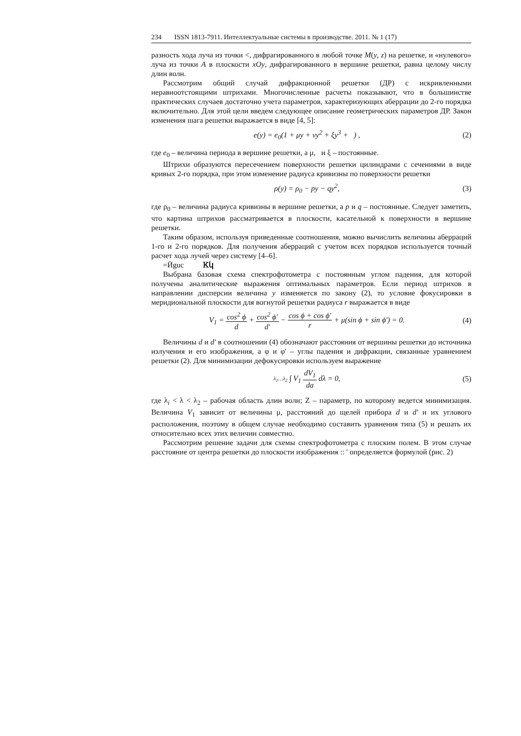234 ISSN 1813-7911. Интеллектуальные системы в производстве. 2011. № 1 (17)
разность хода луча из точки <, дифрагированного в любой точке M(y, z) на решетке, и «нулевого» луча из точки A в плоскости xOy, дифрагированного в вершине решетки, равна целому числу длин волн.
Рассмотрим общий случай дифракционной решетки (ДР) с искривленными неравноотстоящими штрихами. Многочисленные расчеты показывают, что в большинстве практических случаев достаточно учета параметров, характеризующих аберрации до 2-го порядка включительно. Для этой цели введем следующее описание геометрических параметров ДР. Закон изменения шага решетки выражается в виде [4, 5]:
e(y) = e<sub>0</sub>(1 + μy + νy<sup>2</sup> + ξy<sup>3</sup> + ) ,
(2)
где e<sub>0</sub> – величина периода в вершине решетки, а μ, и ξ – постоянные.
Штрихи образуются пересечением поверхности решетки цилиндрами с сечениями в виде кривых 2-го порядка, при этом изменение радиуса кривизны по поверхности решетки
ρ(y) = ρ<sub>0</sub> − py − qy<sup>2</sup>, (3)
где ρ<sub>0</sub> – величина радиуса кривизны в вершине решетки, а p и q – постоянные. Следует заметить, что картина штрихов рассматривается в плоскости, касательной к поверхности в вершине решетки.
Таким образом, используя приведенные соотношения, можно вычислить величины аберраций 1-го и 2-го порядков. Для получения аберраций с учетом всех порядков используется точный расчет хода лучей через систему [4–6].
=Ӣguc Ꮶկ
Выбрана базовая схема спектрофотометра с постоянным углом падения, для которой получены аналитические выражения оптимальных параметров. Если период штрихов в направлении дисперсии величина y изменяется по закону (2), то условие фокусировки в меридиональной плоскости для вогнутой решетки радиуса r выражается в виде
V<sub>1</sub> = cos<sup>2</sup> ϕ d + cos<sup>2</sup> ϕ' d' − cos ϕ + cos ϕ' r + μ(sin ϕ + sin ϕ') = 0.
(4)
Величины d и d' в соотношении (4) обозначают расстояния от вершины решетки до источника излучения и его изображения, а φ и φ' – углы падения и дифракции, связанные уравнением решетки (2). Для минимизации дефокусировки используем выражение
λ<sub>1</sub>…λ<sub>2</sub> ∫ V<sub>1</sub> dV<sub>1</sub> da dλ = 0, (5)
где λ<sub>i</sub> < λ < λ<sub>2</sub> – рабочая область длин волн; Z – параметр, по которому ведется минимизация. Величина V<sub>1</sub> зависит от величины μ, расстояний до щелей прибора d и d' и их углового расположения, поэтому в общем случае необходимо составить уравнения типа (5) и решать их относительно всех этих величин совместно.
Рассмотрим решение задачи для схемы спектрофотометра с плоским полем. В этом случае расстояние от центра решетки до плоскости изображения :: ' определяется формулой (рис. 2)